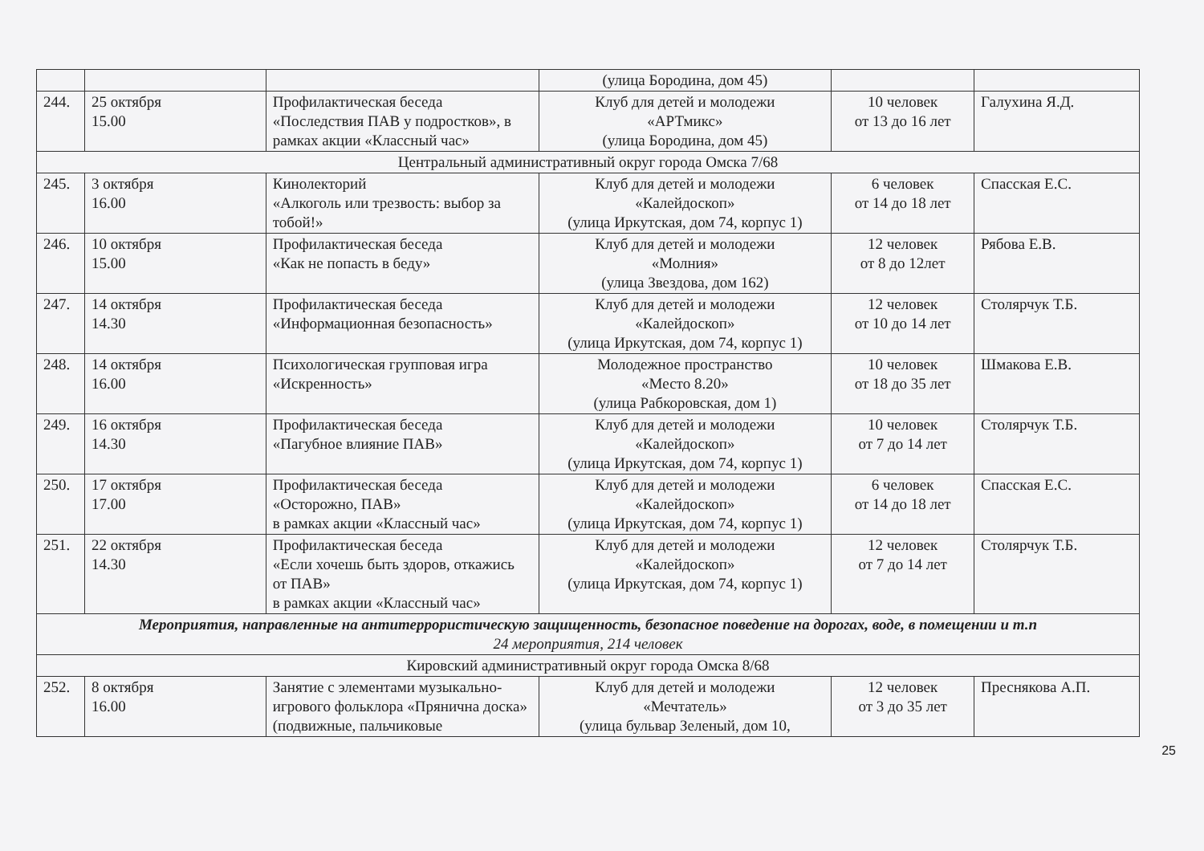| | | | (улица Бородина, дом 45) | | |
| 244. | 25 октября 15.00 | Профилактическая беседа «Последствия ПАВ у подростков», в рамках акции «Классный час» | Клуб для детей и молодежи «АРТмикс» (улица Бородина, дом 45) | 10 человек от 13 до 16 лет | Галухина Я.Д. |
| Центральный административный округ города Омска 7/68 | | | | | |
| 245. | 3 октября 16.00 | Кинолекторий «Алкоголь или трезвость: выбор за тобой!» | Клуб для детей и молодежи «Калейдоскоп» (улица Иркутская, дом 74, корпус 1) | 6 человек от 14 до 18 лет | Спасская Е.С. |
| 246. | 10 октября 15.00 | Профилактическая беседа «Как не попасть в беду» | Клуб для детей и молодежи «Молния» (улица Звездова, дом 162) | 12 человек от 8 до 12лет | Рябова Е.В. |
| 247. | 14 октября 14.30 | Профилактическая беседа «Информационная безопасность» | Клуб для детей и молодежи «Калейдоскоп» (улица Иркутская, дом 74, корпус 1) | 12 человек от 10 до 14 лет | Столярчук Т.Б. |
| 248. | 14 октября 16.00 | Психологическая групповая игра «Искренность» | Молодежное пространство «Место 8.20» (улица Рабкоровская, дом 1) | 10 человек от 18 до 35 лет | Шмакова Е.В. |
| 249. | 16 октября 14.30 | Профилактическая беседа «Пагубное влияние ПАВ» | Клуб для детей и молодежи «Калейдоскоп» (улица Иркутская, дом 74, корпус 1) | 10 человек от 7 до 14 лет | Столярчук Т.Б. |
| 250. | 17 октября 17.00 | Профилактическая беседа «Осторожно, ПАВ» в рамках акции «Классный час» | Клуб для детей и молодежи «Калейдоскоп» (улица Иркутская, дом 74, корпус 1) | 6 человек от 14 до 18 лет | Спасская Е.С. |
| 251. | 22 октября 14.30 | Профилактическая беседа «Если хочешь быть здоров, откажись от ПАВ» в рамках акции «Классный час» | Клуб для детей и молодежи «Калейдоскоп» (улица Иркутская, дом 74, корпус 1) | 12 человек от 7 до 14 лет | Столярчук Т.Б. |
| Мероприятия, направленные на антитеррористическую защищенность, безопасное поведение на дорогах, воде, в помещении и т.п 24 мероприятия, 214 человек | | | | | |
| Кировский административный округ города Омска 8/68 | | | | | |
| 252. | 8 октября 16.00 | Занятие с элементами музыкально-игрового фольклора «Прянична доска» (подвижные, пальчиковые | Клуб для детей и молодежи «Мечтатель» (улица бульвар Зеленый, дом 10, | 12 человек от 3 до 35 лет | Преснякова А.П. |
25